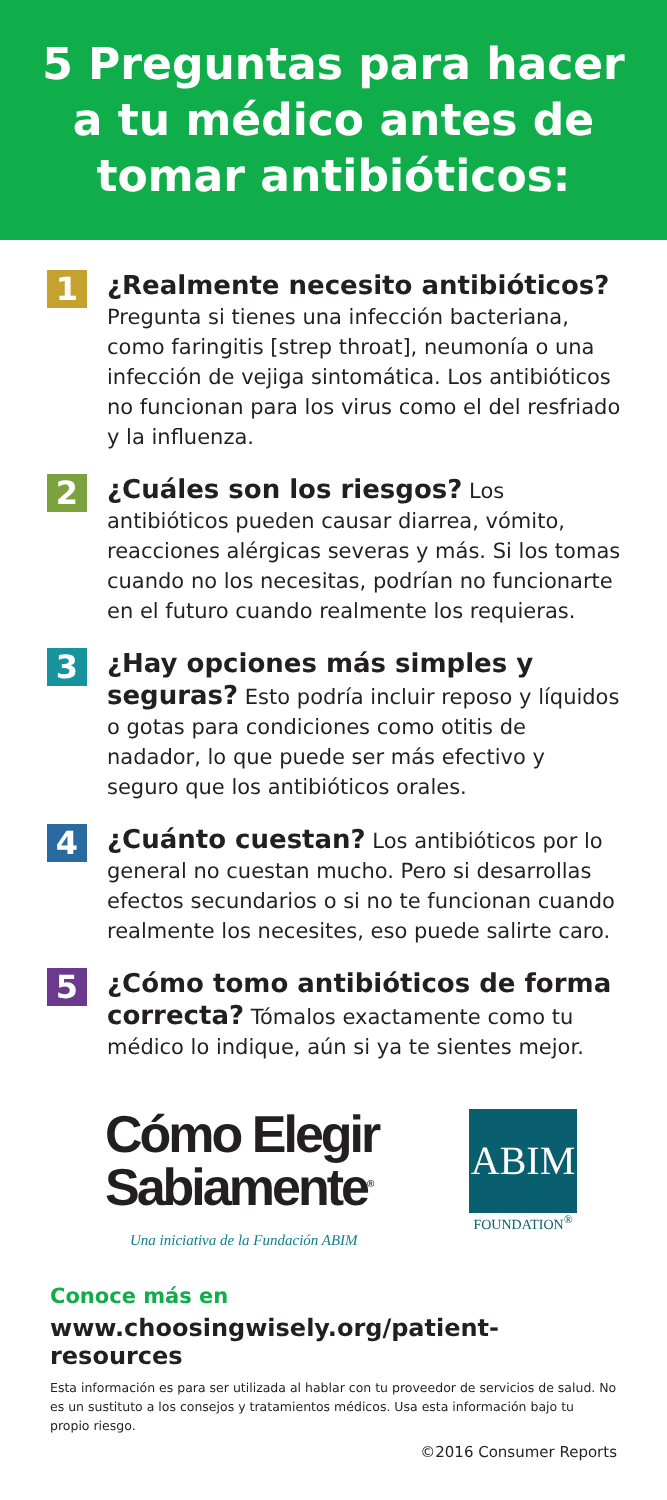5 Preguntas para hacer
a tu médico antes de
tomar antibióticos:
1
¿Realmente necesito antibióticos?
Pregunta si tienes una infección bacteriana, como faringitis [strep throat], neumonía o una infección de vejiga sintomática. Los antibióticos no funcionan para los virus como el del resfriado y la influenza.
2
¿Cuáles son los riesgos? Los antibióticos pueden causar diarrea, vómito, reacciones alérgicas severas y más. Si los tomas cuando no los necesitas, podrían no funcionarte en el futuro cuando realmente los requieras.
3
¿Hay opciones más simples y seguras? Esto podría incluir reposo y líquidos o gotas para condiciones como otitis de nadador, lo que puede ser más efectivo y seguro que los antibióticos orales.
4
¿Cuánto cuestan? Los antibióticos por lo general no cuestan mucho. Pero si desarrollas efectos secundarios o si no te funcionan cuando realmente los necesites, eso puede salirte caro.
5
¿Cómo tomo antibióticos de forma correcta? Tómalos exactamente como tu médico lo indique, aún si ya te sientes mejor.
Cómo Elegir
Sabiamente<sup>®</sup>
Una iniciativa de la Fundación ABIM
ABIM
FOUNDATION<sup>®</sup>
Conoce más en
www.choosingwisely.org/patient-resources
Esta información es para ser utilizada al hablar con tu proveedor de servicios de salud. No es un sustituto a los consejos y tratamientos médicos. Usa esta información bajo tu propio riesgo.
©2016 Consumer Reports